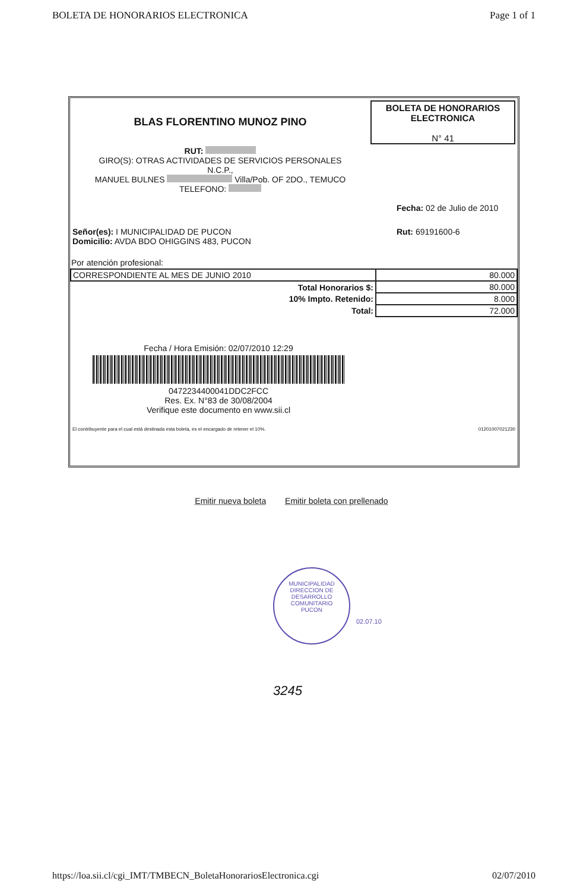BOLETA DE HONORARIOS ELECTRONICA Page 1 of 1
BLAS FLORENTINO MUNOZ PINO
RUT:
GIRO(S): OTRAS ACTIVIDADES DE SERVICIOS PERSONALES
N.C.P.,
MANUEL BULNES Villa/Pob. OF 2DO., TEMUCO
TELEFONO:
BOLETA DE HONORARIOS
ELECTRONICA
N° 41
Fecha: 02 de Julio de 2010
Señor(es): I MUNICIPALIDAD DE PUCON
Domicilio: AVDA BDO OHIGGINS 483, PUCON Rut: 69191600-6
Por atención profesional:
| CORRESPONDIENTE AL MES DE JUNIO 2010 | 80.000 |
| Total Honorarios $: | 80.000 |
| 10% Impto. Retenido: | 8.000 |
| Total: | 72.000 |
Fecha / Hora Emisión: 02/07/2010 12:29
0472234400041DDC2FCC
Res. Ex. N°83 de 30/08/2004
Verifique este documento en www.sii.cl
El contribuyente para el cual está destinada esta boleta, es el encargado de retener el 10%. 01201007021230
Emitir nueva boleta Emitir boleta con prellenado
MUNICIPALIDAD
DIRECCION DE
DESARROLLO
COMUNITARIO
PUCON
02.07.10
3245
https://loa.sii.cl/cgi_IMT/TMBECN_BoletaHonorariosElectronica.cgi 02/07/2010